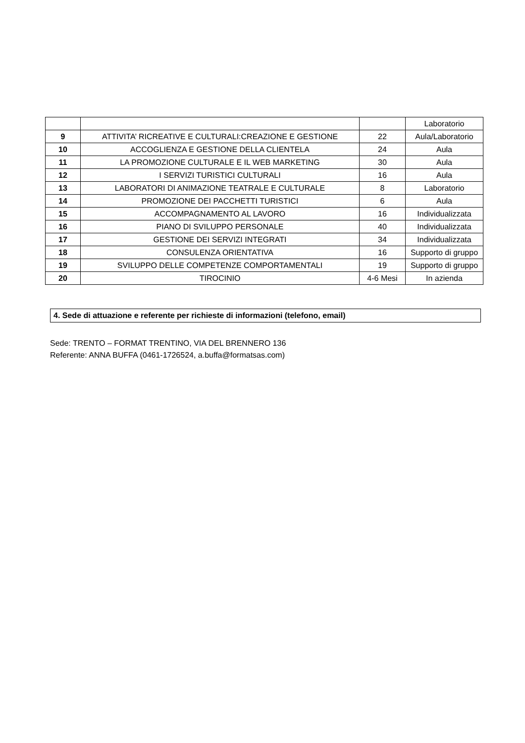| | | | Laboratorio |
| 9 | ATTIVITA’ RICREATIVE E CULTURALI:CREAZIONE E GESTIONE | 22 | Aula/Laboratorio |
| 10 | ACCOGLIENZA E GESTIONE DELLA CLIENTELA | 24 | Aula |
| 11 | LA PROMOZIONE CULTURALE E IL WEB MARKETING | 30 | Aula |
| 12 | I SERVIZI TURISTICI CULTURALI | 16 | Aula |
| 13 | LABORATORI DI ANIMAZIONE TEATRALE E CULTURALE | 8 | Laboratorio |
| 14 | PROMOZIONE DEI PACCHETTI TURISTICI | 6 | Aula |
| 15 | ACCOMPAGNAMENTO AL LAVORO | 16 | Individualizzata |
| 16 | PIANO DI SVILUPPO PERSONALE | 40 | Individualizzata |
| 17 | GESTIONE DEI SERVIZI INTEGRATI | 34 | Individualizzata |
| 18 | CONSULENZA ORIENTATIVA | 16 | Supporto di gruppo |
| 19 | SVILUPPO DELLE COMPETENZE COMPORTAMENTALI | 19 | Supporto di gruppo |
| 20 | TIROCINIO | 4-6 Mesi | In azienda |
4. Sede di attuazione e referente per richieste di informazioni (telefono, email)
Sede: TRENTO – FORMAT TRENTINO, VIA DEL BRENNERO 136
Referente: ANNA BUFFA (0461-1726524, a.buffa@formatsas.com)